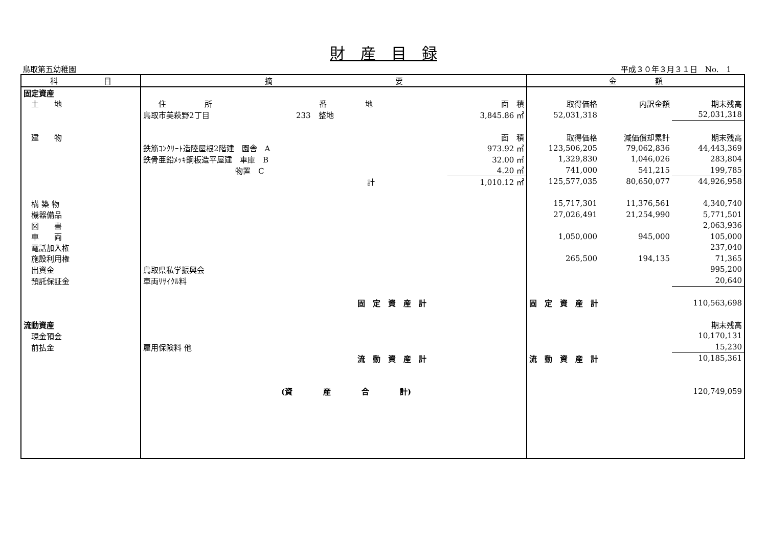財　産　目　録
鳥取第五幼稚園 平成３０年３月３１日　No.　1
| 科 目 | 摘 要 | | | 金 額 | | |
| --- | --- | --- | --- | --- | --- | --- |
| 固定資産 | | | | | | |
| 土 地 | 住 所 | 番 地 | 面 積 | 取得価格 | 内訳金額 | 期末残高 |
| | 鳥取市美萩野2丁目 | 233 整地 | 3,845.86 ㎡ | 52,031,318 | | 52,031,318 |
| 建 物 | | | 面 積 | 取得価格 | 減価償却累計 | 期末残高 |
| | 鉄筋ｺﾝｸﾘｰﾄ造陸屋根2階建 園舎 A | | 973.92 ㎡ | 123,506,205 | 79,062,836 | 44,443,369 |
| | 鉄骨亜鉛ﾒｯｷ鋼板造平屋建 車庫 B | | 32.00 ㎡ | 1,329,830 | 1,046,026 | 283,804 |
| | 物置 C | | 4.20 ㎡ | 741,000 | 541,215 | 199,785 |
| | | 計 | 1,010.12 ㎡ | 125,577,035 | 80,650,077 | 44,926,958 |
| 構 築 物 | | | | 15,717,301 | 11,376,561 | 4,340,740 |
| 機器備品 | | | | 27,026,491 | 21,254,990 | 5,771,501 |
| 図 書 | | | | | | 2,063,936 |
| 車 両 | | | | 1,050,000 | 945,000 | 105,000 |
| 電話加入権 | | | | | | 237,040 |
| 施設利用権 | | | | 265,500 | 194,135 | 71,365 |
| 出資金 | 鳥取県私学振興会 | | | | | 995,200 |
| 預託保証金 | 車両ﾘｻｲｸﾙ料 | | | | | 20,640 |
| | | 固 定 資 産 計 | | 固 定 資 産 計 | | 110,563,698 |
| 流動資産 | | | | | | 期末残高 |
| 現金預金 | | | | | | 10,170,131 |
| 前払金 | 雇用保険料 他 | | | | | 15,230 |
| | | 流 動 資 産 計 | | 流 動 資 産 計 | | 10,185,361 |
| | (資 産 合 計) | | | | | 120,749,059 |